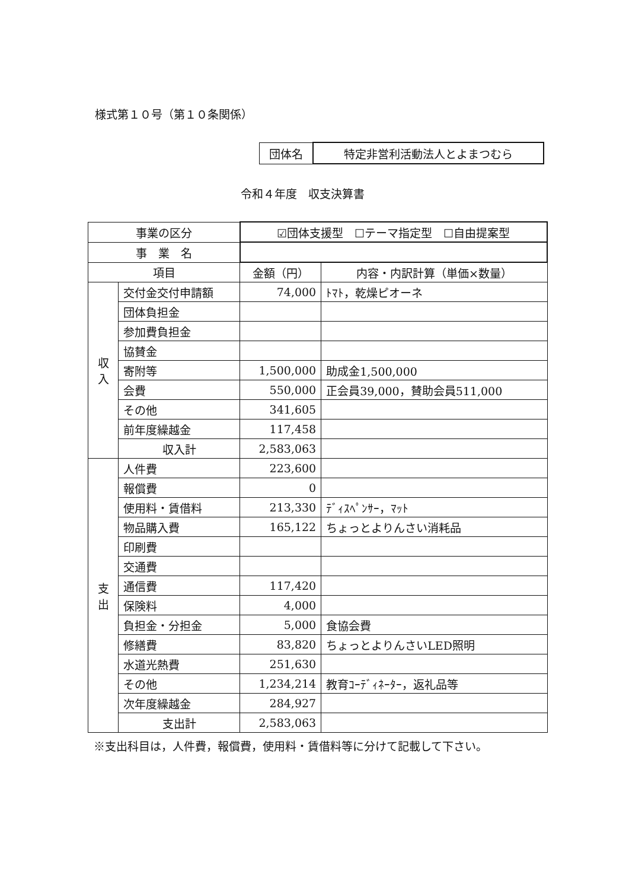様式第１０号（第１０条関係）
| 団体名 | 特定非営利活動法人とよまつむら |
令和４年度　収支決算書
| 事業の区分 | | ☑団体支援型 ☐テーマ指定型 ☐自由提案型 | |
| 事 業 名 | | | |
| 項目 | | 金額（円） | 内容・内訳計算（単価×数量） |
| 収 入 | 交付金交付申請額 | 74,000 | ﾄﾏﾄ，乾燥ピオーネ |
| | 団体負担金 | | |
| | 参加費負担金 | | |
| | 協賛金 | | |
| | 寄附等 | 1,500,000 | 助成金1,500,000 |
| | 会費 | 550,000 | 正会員39,000，賛助会員511,000 |
| | その他 | 341,605 | |
| | 前年度繰越金 | 117,458 | |
| | 収入計 | 2,583,063 | |
| 支 出 | 人件費 | 223,600 | |
| | 報償費 | 0 | |
| | 使用料・賃借料 | 213,330 | ﾃﾞｨｽﾍﾟﾝｻｰ，ﾏｯﾄ |
| | 物品購入費 | 165,122 | ちょっとよりんさい消耗品 |
| | 印刷費 | | |
| | 交通費 | | |
| | 通信費 | 117,420 | |
| | 保険料 | 4,000 | |
| | 負担金・分担金 | 5,000 | 食協会費 |
| | 修繕費 | 83,820 | ちょっとよりんさいLED照明 |
| | 水道光熱費 | 251,630 | |
| | その他 | 1,234,214 | 教育ｺｰﾃﾞｨﾈｰﾀｰ，返礼品等 |
| | 次年度繰越金 | 284,927 | |
| | 支出計 | 2,583,063 | |
※支出科目は，人件費，報償費，使用料・賃借料等に分けて記載して下さい。